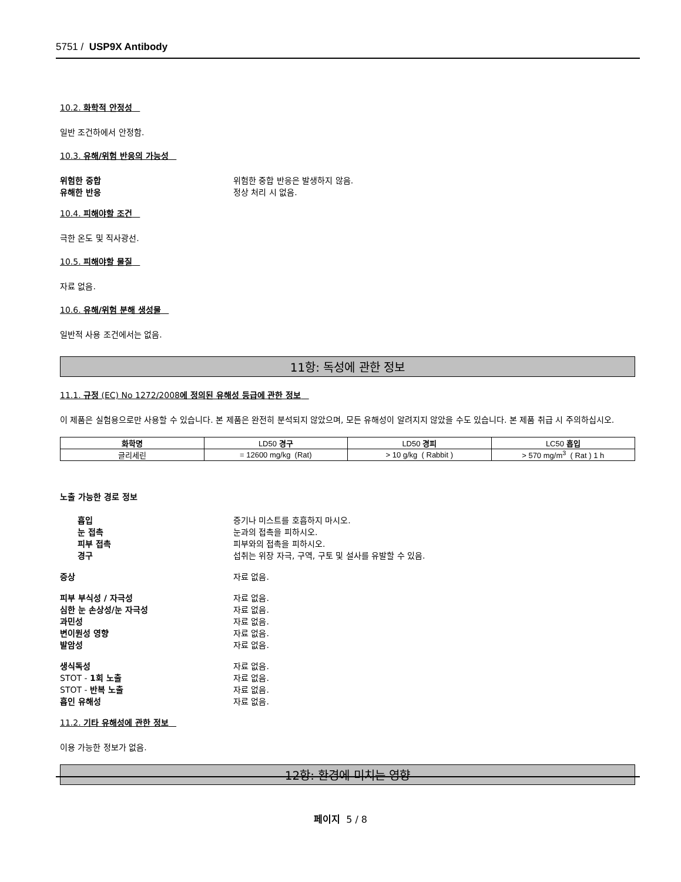5751 / USP9X Antibody
10.2. 화학적 안정성
일반 조건하에서 안정함.
10.3. 유해/위험 반응의 가능성
위험한 중합 위험한 중합 반응은 발생하지 않음.
유해한 반응 정상 처리 시 없음.
10.4. 피해야할 조건
극한 온도 및 직사광선.
10.5. 피해야할 물질
자료 없음.
10.6. 유해/위험 분해 생성물
일반적 사용 조건에서는 없음.
11항: 독성에 관한 정보
11.1. 규정 (EC) No 1272/2008에 정의된 유해성 등급에 관한 정보
이 제품은 실험용으로만 사용할 수 있습니다. 본 제품은 완전히 분석되지 않았으며, 모든 유해성이 알려지지 않았을 수도 있습니다. 본 제품 취급 시 주의하십시오.
| 화학명 | LD50 경구 | LD50 경피 | LC50 흡입 |
| --- | --- | --- | --- |
| 글리세린 | = 12600 mg/kg (Rat) | > 10 g/kg ( Rabbit ) | > 570 mg/m<sup>3</sup> ( Rat ) 1 h |
노출 가능한 경로 정보
흡입 증기나 미스트를 호흡하지 마시오.
눈 접촉 눈과의 접촉을 피하시오.
피부 접촉 피부와의 접촉을 피하시오.
경구 섭취는 위장 자극, 구역, 구토 및 설사를 유발할 수 있음.
증상 자료 없음.
피부 부식성 / 자극성 자료 없음.
심한 눈 손상성/눈 자극성 자료 없음.
과민성 자료 없음.
변이원성 영향 자료 없음.
발암성 자료 없음.
생식독성 자료 없음.
STOT - 1회 노출 자료 없음.
STOT - 반복 노출 자료 없음.
흡인 유해성 자료 없음.
11.2. 기타 유해성에 관한 정보
이용 가능한 정보가 없음.
12항: 환경에 미치는 영향
페이지 5 / 8